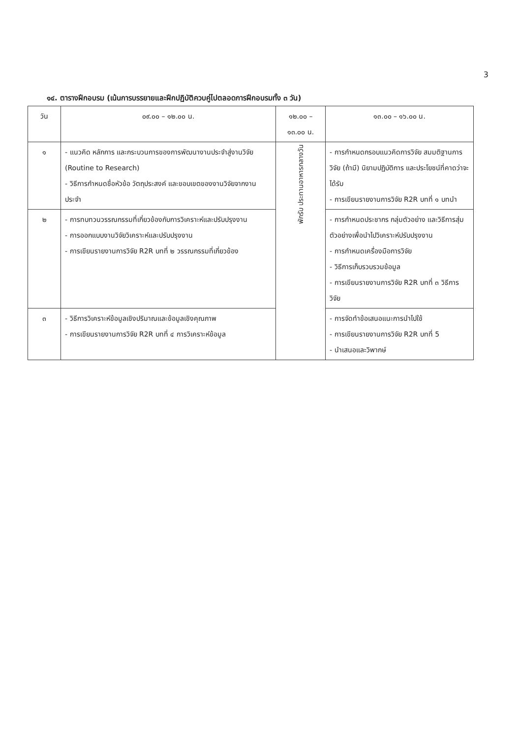3
๑๔. ตารางฝึกอบรม (เน้นการบรรยายและฝึกปฏิบัติควบคู่ไปตลอดการฝึกอบรมทั้ง ๓ วัน)
| วัน | ๐๙.๐๐ – ๑๒.๐๐ น. | ๑๒.๐๐ – ๑๓.๐๐ น. | ๑๓.๐๐ – ๑๖.๐๐ น. |
| --- | --- | --- | --- |
| ๑ | - แนวคิด หลักการ และกระบวนการของการพัฒนางานประจำสู่งานวิจัย (Routine to Research) - วิธีการกำหนดชื่อหัวข้อ วัตถุประสงค์ และขอบเขตของงานวิจัยจากงานประจำ | พักรับ ประทานอาหารกลางวัน | - การกำหนดกรอบแนวคิดการวิจัย สมมติฐานการวิจัย (ถ้ามี) นิยามปฏิบัติการ และประโยชน์ที่คาดว่าจะได้รับ - การเขียนรายงานการวิจัย R2R บทที่ ๑ บทนำ |
| ๒ | - การทบทวนวรรณกรรมที่เกี่ยวข้องกับการวิเคราะห์และปรับปรุงงาน - การออกแบบงานวิจัยวิเคราะห์และปรับปรุงงาน - การเขียนรายงานการวิจัย R2R บทที่ ๒ วรรณกรรมที่เกี่ยวข้อง | | - การกำหนดประชากร กลุ่มตัวอย่าง และวิธีการสุ่มตัวอย่างเพื่อนำไปวิเคราะห์ปรับปรุงงาน - การกำหนดเครื่องมือการวิจัย - วิธีการเก็บรวบรวมข้อมูล - การเขียนรายงานการวิจัย R2R บทที่ ๓ วิธีการวิจัย |
| ๓ | - วิธีการวิเคราะห์ข้อมูลเชิงปริมาณและข้อมูลเชิงคุณภาพ - การเขียนรายงานการวิจัย R2R บทที่ ๔ การวิเคราะห์ข้อมูล | | - การจัดทำข้อเสนอแนะการนำไปใช้ - การเขียนรายงานการวิจัย R2R บทที่ 5 - นำเสนอและวิพากษ์ |